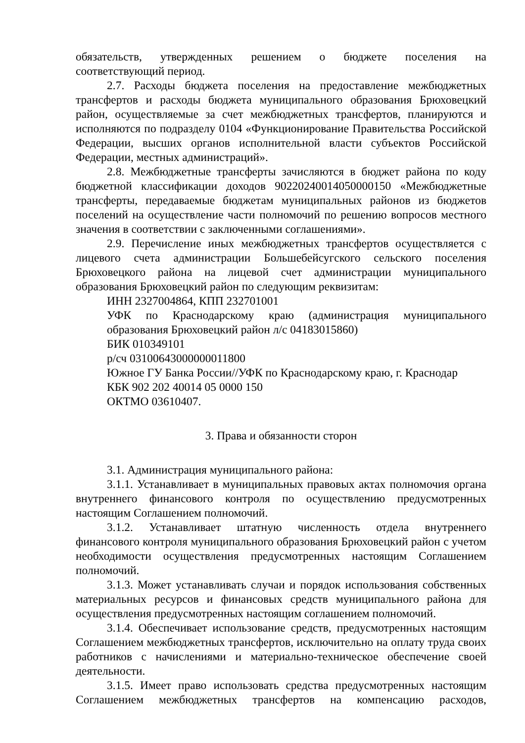обязательств, утвержденных решением о бюджете поселения на
соответствующий период.
2.7. Расходы бюджета поселения на предоставление межбюджетных трансфертов и расходы бюджета муниципального образования Брюховецкий район, осуществляемые за счет межбюджетных трансфертов, планируются и исполняются по подразделу 0104 «Функционирование Правительства Российской Федерации, высших органов исполнительной власти субъектов Российской Федерации, местных администраций».
2.8. Межбюджетные трансферты зачисляются в бюджет района по коду бюджетной классификации доходов 90220240014050000150 «Межбюджетные трансферты, передаваемые бюджетам муниципальных районов из бюджетов поселений на осуществление части полномочий по решению вопросов местного значения в соответствии с заключенными соглашениями».
2.9. Перечисление иных межбюджетных трансфертов осуществляется с лицевого счета администрации Большебейсугского сельского поселения Брюховецкого района на лицевой счет администрации муниципального образования Брюховецкий район по следующим реквизитам:
ИНН 2327004864, КПП 232701001
УФК по Краснодарскому краю (администрация муниципального образования Брюховецкий район л/с 04183015860)
БИК 010349101
р/сч 03100643000000011800
Южное ГУ Банка России//УФК по Краснодарскому краю, г. Краснодар
КБК 902 202 40014 05 0000 150
ОКТМО 03610407.
3. Права и обязанности сторон
3.1. Администрация муниципального района:
3.1.1. Устанавливает в муниципальных правовых актах полномочия органа внутреннего финансового контроля по осуществлению предусмотренных настоящим Соглашением полномочий.
3.1.2. Устанавливает штатную численность отдела внутреннего финансового контроля муниципального образования Брюховецкий район с учетом необходимости осуществления предусмотренных настоящим Соглашением полномочий.
3.1.3. Может устанавливать случаи и порядок использования собственных материальных ресурсов и финансовых средств муниципального района для осуществления предусмотренных настоящим соглашением полномочий.
3.1.4. Обеспечивает использование средств, предусмотренных настоящим Соглашением межбюджетных трансфертов, исключительно на оплату труда своих работников с начислениями и материально-техническое обеспечение своей деятельности.
3.1.5. Имеет право использовать средства предусмотренных настоящим Соглашением межбюджетных трансфертов на компенсацию расходов,